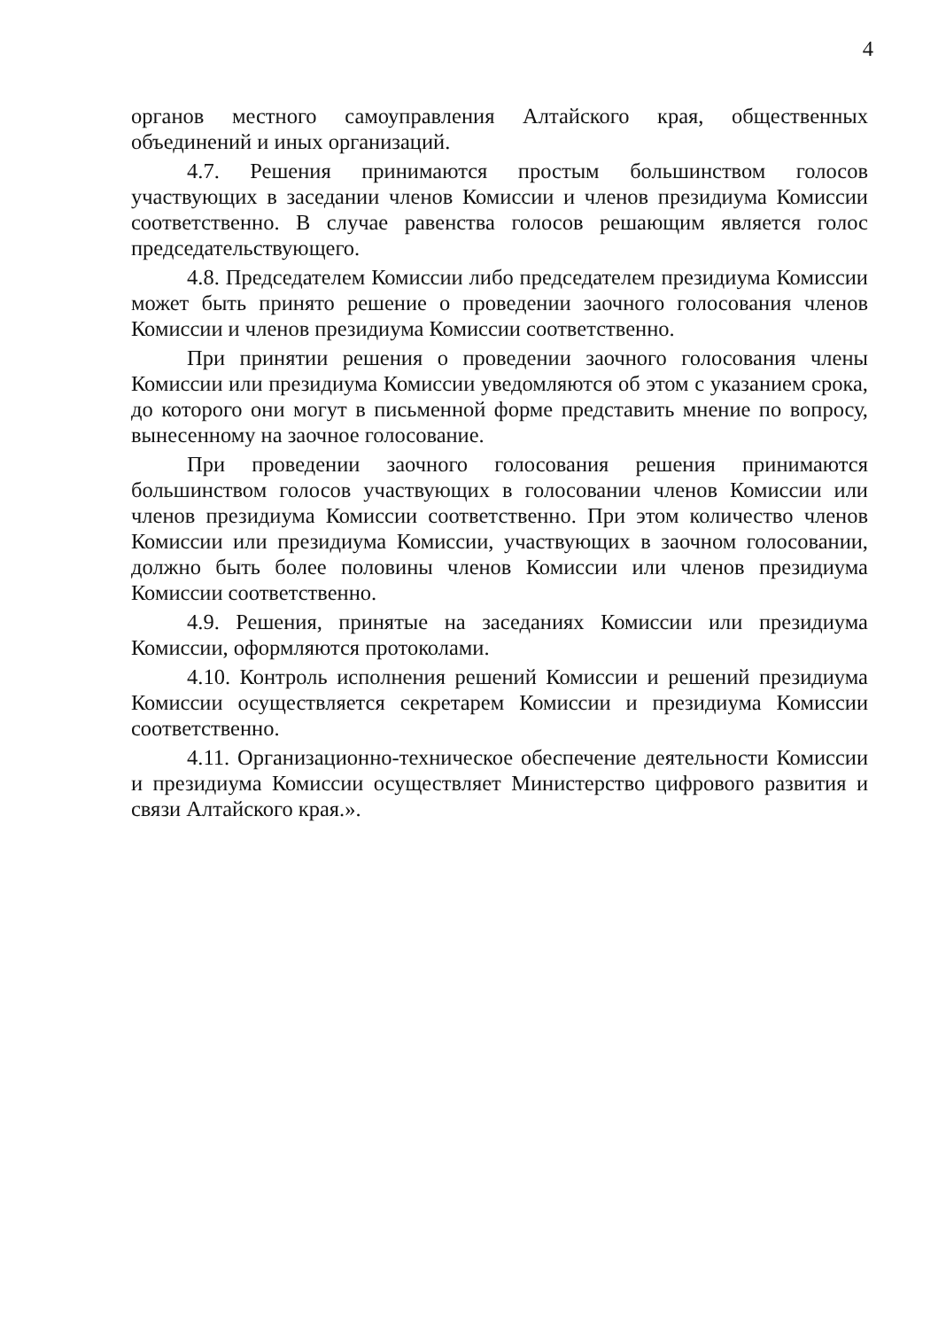4
органов местного самоуправления Алтайского края, общественных объединений и иных организаций.
4.7. Решения принимаются простым большинством голосов участвующих в заседании членов Комиссии и членов президиума Комиссии соответственно. В случае равенства голосов решающим является голос председательствующего.
4.8. Председателем Комиссии либо председателем президиума Комиссии может быть принято решение о проведении заочного голосования членов Комиссии и членов президиума Комиссии соответственно.
При принятии решения о проведении заочного голосования члены Комиссии или президиума Комиссии уведомляются об этом с указанием срока, до которого они могут в письменной форме представить мнение по вопросу, вынесенному на заочное голосование.
При проведении заочного голосования решения принимаются большинством голосов участвующих в голосовании членов Комиссии или членов президиума Комиссии соответственно. При этом количество членов Комиссии или президиума Комиссии, участвующих в заочном голосовании, должно быть более половины членов Комиссии или членов президиума Комиссии соответственно.
4.9. Решения, принятые на заседаниях Комиссии или президиума Комиссии, оформляются протоколами.
4.10. Контроль исполнения решений Комиссии и решений президиума Комиссии осуществляется секретарем Комиссии и президиума Комиссии соответственно.
4.11. Организационно-техническое обеспечение деятельности Комиссии и президиума Комиссии осуществляет Министерство цифрового развития и связи Алтайского края.».